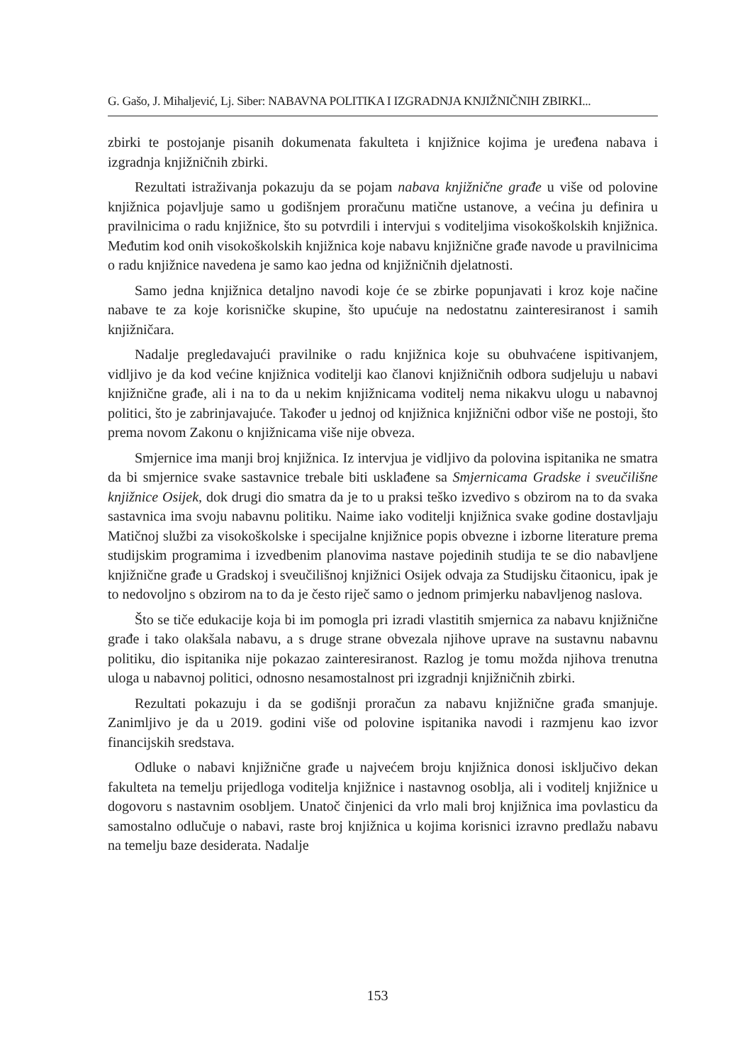G. Gašo, J. Mihaljević, Lj. Siber: NABAVNA POLITIKA I IZGRADNJA KNJIŽNIČNIH ZBIRKI...
zbirki te postojanje pisanih dokumenata fakulteta i knjižnice kojima je uređena nabava i izgradnja knjižničnih zbirki.
Rezultati istraživanja pokazuju da se pojam nabava knjižnične građe u više od polovine knjižnica pojavljuje samo u godišnjem proračunu matične ustanove, a većina ju definira u pravilnicima o radu knjižnice, što su potvrdili i intervjui s voditeljima visokoškolskih knjižnica. Međutim kod onih visokoškolskih knjižnica koje nabavu knjižnične građe navode u pravilnicima o radu knjižnice navedena je samo kao jedna od knjižničnih djelatnosti.
Samo jedna knjižnica detaljno navodi koje će se zbirke popunjavati i kroz koje načine nabave te za koje korisničke skupine, što upućuje na nedostatnu zainteresiranost i samih knjižničara.
Nadalje pregledavajući pravilnike o radu knjižnica koje su obuhvaćene ispitivanjem, vidljivo je da kod većine knjižnica voditelji kao članovi knjižničnih odbora sudjeluju u nabavi knjižnične građe, ali i na to da u nekim knjižnicama voditelj nema nikakvu ulogu u nabavnoj politici, što je zabrinjavajuće. Također u jednoj od knjižnica knjižnični odbor više ne postoji, što prema novom Zakonu o knjižnicama više nije obveza.
Smjernice ima manji broj knjižnica. Iz intervjua je vidljivo da polovina ispitanika ne smatra da bi smjernice svake sastavnice trebale biti usklađene sa Smjernicama Gradske i sveučilišne knjižnice Osijek, dok drugi dio smatra da je to u praksi teško izvedivo s obzirom na to da svaka sastavnica ima svoju nabavnu politiku. Naime iako voditelji knjižnica svake godine dostavljaju Matičnoj službi za visokoškolske i specijalne knjižnice popis obvezne i izborne literature prema studijskim programima i izvedbenim planovima nastave pojedinih studija te se dio nabavljene knjižnične građe u Gradskoj i sveučilišnoj knjižnici Osijek odvaja za Studijsku čitaonicu, ipak je to nedovoljno s obzirom na to da je često riječ samo o jednom primjerku nabavljenog naslova.
Što se tiče edukacije koja bi im pomogla pri izradi vlastitih smjernica za nabavu knjižnične građe i tako olakšala nabavu, a s druge strane obvezala njihove uprave na sustavnu nabavnu politiku, dio ispitanika nije pokazao zainteresiranost. Razlog je tomu možda njihova trenutna uloga u nabavnoj politici, odnosno nesamostalnost pri izgradnji knjižničnih zbirki.
Rezultati pokazuju i da se godišnji proračun za nabavu knjižnične građa smanjuje. Zanimljivo je da u 2019. godini više od polovine ispitanika navodi i razmjenu kao izvor financijskih sredstava.
Odluke o nabavi knjižnične građe u najvećem broju knjižnica donosi isključivo dekan fakulteta na temelju prijedloga voditelja knjižnice i nastavnog osoblja, ali i voditelj knjižnice u dogovoru s nastavnim osobljem. Unatoč činjenici da vrlo mali broj knjižnica ima povlasticu da samostalno odlučuje o nabavi, raste broj knjižnica u kojima korisnici izravno predlažu nabavu na temelju baze desiderata. Nadalje
153